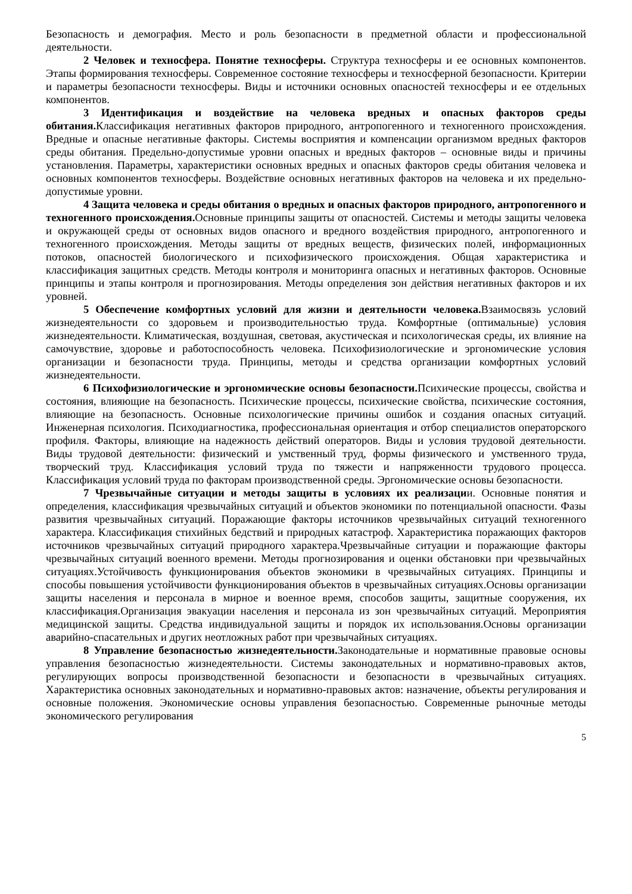Безопасность и демография. Место и роль безопасности в предметной области и профессиональной деятельности.
2 Человек и техносфера. Понятие техносферы. Структура техносферы и ее основных компонентов. Этапы формирования техносферы. Современное состояние техносферы и техносферной безопасности. Критерии и параметры безопасности техносферы. Виды и источники основных опасностей техносферы и ее отдельных компонентов.
3 Идентификация и воздействие на человека вредных и опасных факторов среды обитания. Классификация негативных факторов природного, антропогенного и техногенного происхождения. Вредные и опасные негативные факторы. Системы восприятия и компенсации организмом вредных факторов среды обитания. Предельно-допустимые уровни опасных и вредных факторов – основные виды и причины установления. Параметры, характеристики основных вредных и опасных факторов среды обитания человека и основных компонентов техносферы. Воздействие основных негативных факторов на человека и их предельно-допустимые уровни.
4 Защита человека и среды обитания о вредных и опасных факторов природного, антропогенного и техногенного происхождения. Основные принципы защиты от опасностей. Системы и методы защиты человека и окружающей среды от основных видов опасного и вредного воздействия природного, антропогенного и техногенного происхождения. Методы защиты от вредных веществ, физических полей, информационных потоков, опасностей биологического и психофизического происхождения. Общая характеристика и классификация защитных средств. Методы контроля и мониторинга опасных и негативных факторов. Основные принципы и этапы контроля и прогнозирования. Методы определения зон действия негативных факторов и их уровней.
5 Обеспечение комфортных условий для жизни и деятельности человека. Взаимосвязь условий жизнедеятельности со здоровьем и производительностью труда. Комфортные (оптимальные) условия жизнедеятельности. Климатическая, воздушная, световая, акустическая и психологическая среды, их влияние на самочувствие, здоровье и работоспособность человека. Психофизиологические и эргономические условия организации и безопасности труда. Принципы, методы и средства организации комфортных условий жизнедеятельности.
6 Психофизиологические и эргономические основы безопасности. Психические процессы, свойства и состояния, влияющие на безопасность. Психические процессы, психические свойства, психические состояния, влияющие на безопасность. Основные психологические причины ошибок и создания опасных ситуаций. Инженерная психология. Психодиагностика, профессиональная ориентация и отбор специалистов операторского профиля. Факторы, влияющие на надежность действий операторов. Виды и условия трудовой деятельности. Виды трудовой деятельности: физический и умственный труд, формы физического и умственного труда, творческий труд. Классификация условий труда по тяжести и напряженности трудового процесса. Классификация условий труда по факторам производственной среды. Эргономические основы безопасности.
7 Чрезвычайные ситуации и методы защиты в условиях их реализации. Основные понятия и определения, классификация чрезвычайных ситуаций и объектов экономики по потенциальной опасности. Фазы развития чрезвычайных ситуаций. Поражающие факторы источников чрезвычайных ситуаций техногенного характера. Классификация стихийных бедствий и природных катастроф. Характеристика поражающих факторов источников чрезвычайных ситуаций природного характера.Чрезвычайные ситуации и поражающие факторы чрезвычайных ситуаций военного времени. Методы прогнозирования и оценки обстановки при чрезвычайных ситуациях.Устойчивость функционирования объектов экономики в чрезвычайных ситуациях. Принципы и способы повышения устойчивости функционирования объектов в чрезвычайных ситуациях.Основы организации защиты населения и персонала в мирное и военное время, способов защиты, защитные сооружения, их классификация.Организация эвакуации населения и персонала из зон чрезвычайных ситуаций. Мероприятия медицинской защиты. Средства индивидуальной защиты и порядок их использования.Основы организации аварийно-спасательных и других неотложных работ при чрезвычайных ситуациях.
8 Управление безопасностью жизнедеятельности. Законодательные и нормативные правовые основы управления безопасностью жизнедеятельности. Системы законодательных и нормативно-правовых актов, регулирующих вопросы производственной безопасности и безопасности в чрезвычайных ситуациях. Характеристика основных законодательных и нормативно-правовых актов: назначение, объекты регулирования и основные положения. Экономические основы управления безопасностью. Современные рыночные методы экономического регулирования
5